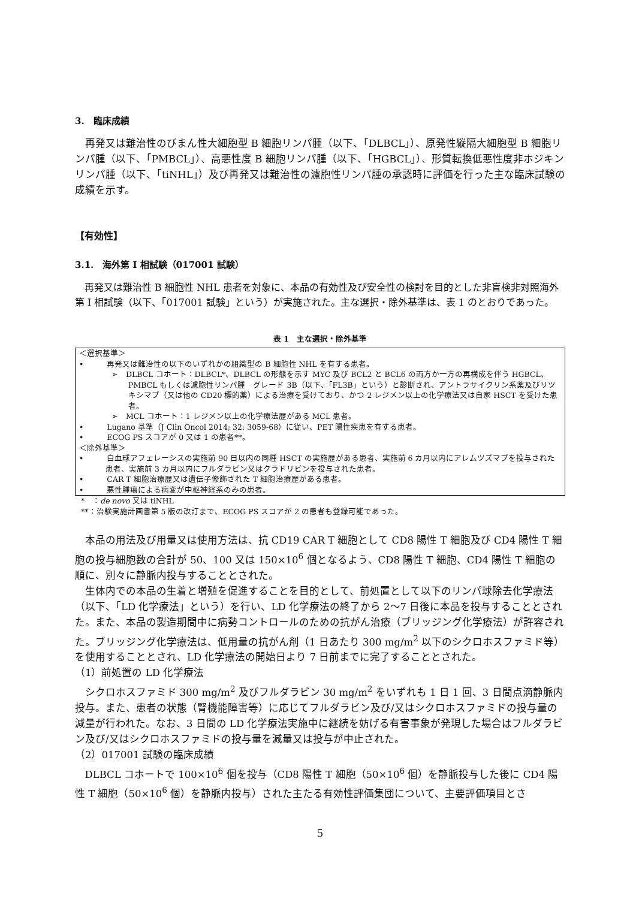3.　臨床成績
再発又は難治性のびまん性大細胞型 B 細胞リンパ腫（以下、「DLBCL」）、原発性縦隔大細胞型 B 細胞リンパ腫（以下、「PMBCL」）、高悪性度 B 細胞リンパ腫（以下、「HGBCL」）、形質転換低悪性度非ホジキンリンパ腫（以下、「tiNHL」）及び再発又は難治性の濾胞性リンパ腫の承認時に評価を行った主な臨床試験の成績を示す。
【有効性】
3.1.　海外第 I 相試験（017001 試験）
再発又は難治性 B 細胞性 NHL 患者を対象に、本品の有効性及び安全性の検討を目的とした非盲検非対照海外第 I 相試験（以下、「017001 試験」という）が実施された。主な選択・除外基準は、表 1 のとおりであった。
表 1　主な選択・除外基準
＜選択基準＞
•　　　再発又は難治性の以下のいずれかの組織型の B 細胞性 NHL を有する患者。
➢　DLBCL コホート：DLBCL*、DLBCL の形態を示す MYC 及び BCL2 と BCL6 の両方か一方の再構成を伴う HGBCL、PMBCL もしくは濾胞性リンパ腫　グレード 3B（以下、「FL3B」という）と診断され、アントラサイクリン系薬及びリツキシマブ（又は他の CD20 標的薬）による治療を受けており、かつ 2 レジメン以上の化学療法又は自家 HSCT を受けた患者。
➢　MCL コホート：1 レジメン以上の化学療法歴がある MCL 患者。
•　　　Lugano 基準（J Clin Oncol 2014; 32: 3059-68）に従い、PET 陽性疾患を有する患者。
•　　　ECOG PS スコアが 0 又は 1 の患者**。
＜除外基準＞
•　　　白血球アフェレーシスの実施前 90 日以内の同種 HSCT の実施歴がある患者、実施前 6 カ月以内にアレムツズマブを投与された患者、実施前 3 カ月以内にフルダラビン又はクラドリビンを投与された患者。
•　　　CAR T 細胞治療歴又は遺伝子修飾された T 細胞治療歴がある患者。
•　　　悪性腫瘍による病変が中枢神経系のみの患者。
*　：de novo 又は tiNHL
**：治験実施計画書第 5 版の改訂まで、ECOG PS スコアが 2 の患者も登録可能であった。
本品の用法及び用量又は使用方法は、抗 CD19 CAR T 細胞として CD8 陽性 T 細胞及び CD4 陽性 T 細胞の投与細胞数の合計が 50、100 又は 150×10<sup>6</sup> 個となるよう、CD8 陽性 T 細胞、CD4 陽性 T 細胞の順に、別々に静脈内投与することとされた。
生体内での本品の生着と増殖を促進することを目的として、前処置として以下のリンパ球除去化学療法（以下、「LD 化学療法」という）を行い、LD 化学療法の終了から 2〜7 日後に本品を投与することとされた。また、本品の製造期間中に病勢コントロールのための抗がん治療（ブリッジング化学療法）が許容された。ブリッジング化学療法は、低用量の抗がん剤（1 日あたり 300 mg/m<sup>2</sup> 以下のシクロホスファミド等）を使用することとされ、LD 化学療法の開始日より 7 日前までに完了することとされた。
（1）前処置の LD 化学療法
シクロホスファミド 300 mg/m<sup>2</sup> 及びフルダラビン 30 mg/m<sup>2</sup> をいずれも 1 日 1 回、3 日間点滴静脈内投与。また、患者の状態（腎機能障害等）に応じてフルダラビン及び/又はシクロホスファミドの投与量の減量が行われた。なお、3 日間の LD 化学療法実施中に継続を妨げる有害事象が発現した場合はフルダラビン及び/又はシクロホスファミドの投与量を減量又は投与が中止された。
（2）017001 試験の臨床成績
DLBCL コホートで 100×10<sup>6</sup> 個を投与（CD8 陽性 T 細胞（50×10<sup>6</sup> 個）を静脈投与した後に CD4 陽性 T 細胞（50×10<sup>6</sup> 個）を静脈内投与）された主たる有効性評価集団について、主要評価項目とさ
5